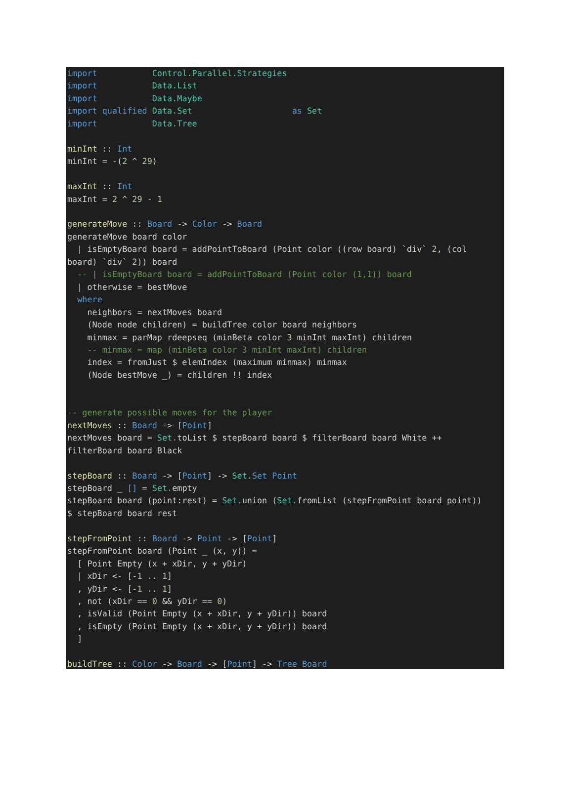import           Control.Parallel.Strategies
import           Data.List
import           Data.Maybe
import qualified Data.Set                    as Set
import           Data.Tree

minInt :: Int
minInt = -(2 ^ 29)

maxInt :: Int
maxInt = 2 ^ 29 - 1

generateMove :: Board -> Color -> Board
generateMove board color
  | isEmptyBoard board = addPointToBoard (Point color ((row board) `div` 2, (col
board) `div` 2)) board
  -- | isEmptyBoard board = addPointToBoard (Point color (1,1)) board
  | otherwise = bestMove
  where
    neighbors = nextMoves board
    (Node node children) = buildTree color board neighbors
    minmax = parMap rdeepseq (minBeta color 3 minInt maxInt) children
    -- minmax = map (minBeta color 3 minInt maxInt) children
    index = fromJust $ elemIndex (maximum minmax) minmax
    (Node bestMove _) = children !! index


-- generate possible moves for the player
nextMoves :: Board -> [Point]
nextMoves board = Set. toList $ stepBoard board $ filterBoard board White ++
filterBoard board Black

stepBoard :: Board -> [Point] -> Set. Set Point
stepBoard _ [] = Set. empty
stepBoard board (point:rest) = Set. union (Set. fromList (stepFromPoint board point))
$ stepBoard board rest

stepFromPoint :: Board -> Point -> [Point]
stepFromPoint board (Point _ (x, y)) =
  [ Point Empty (x + xDir, y + yDir)
  | xDir <- [-1 .. 1]
  , yDir <- [-1 .. 1]
  , not (xDir == 0 && yDir == 0)
  , isValid (Point Empty (x + xDir, y + yDir)) board
  , isEmpty (Point Empty (x + xDir, y + yDir)) board
  ]

buildTree :: Color -> Board -> [Point] -> Tree Board